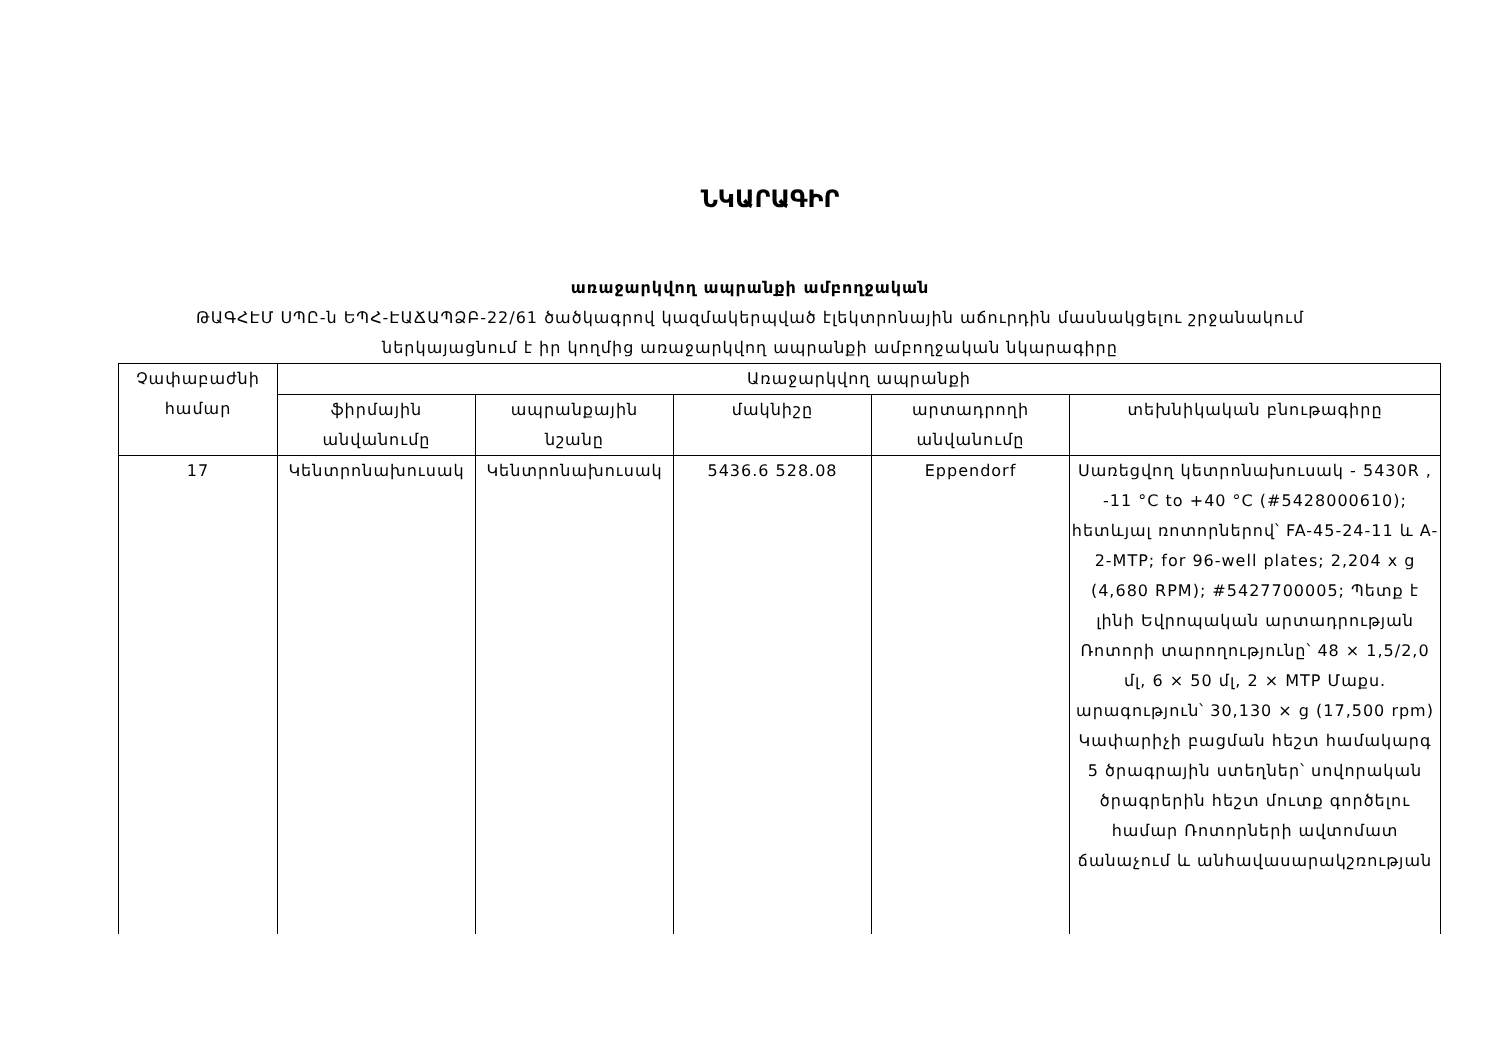ՆԿԱՐԱԳԻՐ
առաջարկվող ապրանքի ամբողջական
ԹԱԳՀԷՄ ՍՊԸ-ն ԵՊՀ-ԷԱՃԱՊՁԲ-22/61 ծածկագրով կազմակերպված էլեկտրոնային աճուրդին մասնակցելու շրջանակում
ներկայացնում է իր կողմից առաջարկվող ապրանքի ամբողջական նկարագիրը
| Չափաբաժնի համար | Առաջարկվող ապրանքի | | | | |
| --- | --- | --- | --- | --- | --- |
| | ֆիրմային անվանումը | ապրանքային նշանը | մակնիշը | արտադրողի անվանումը | տեխնիկական բնութագիրը |
| 17 | Կենտրոնախուսակ | Կենտրոնախուսակ | 5436.6 528.08 | Eppendorf | Սառեցվող կետրոնախուսակ - 5430R , -11 °C to +40 °C (#5428000610); հետևյալ ռոտորներով՝ FA-45-24-11 և A-2-MTP; for 96-well plates; 2,204 x g (4,680 RPM); #5427700005; Պետք է լինի Եվրոպական արտադրության Ռոտորի տարողությունը՝ 48 × 1,5/2,0 մլ, 6 × 50 մլ, 2 × MTP Մաքս. արագություն՝ 30,130 × g (17,500 rpm) Կափարիչի բացման հեշտ համակարգ 5 ծրագրային ստեղներ՝ սովորական ծրագրերին հեշտ մուտք գործելու համար Ռոտորների ավտոմատ ճանաչում և անհավասարակշռության |